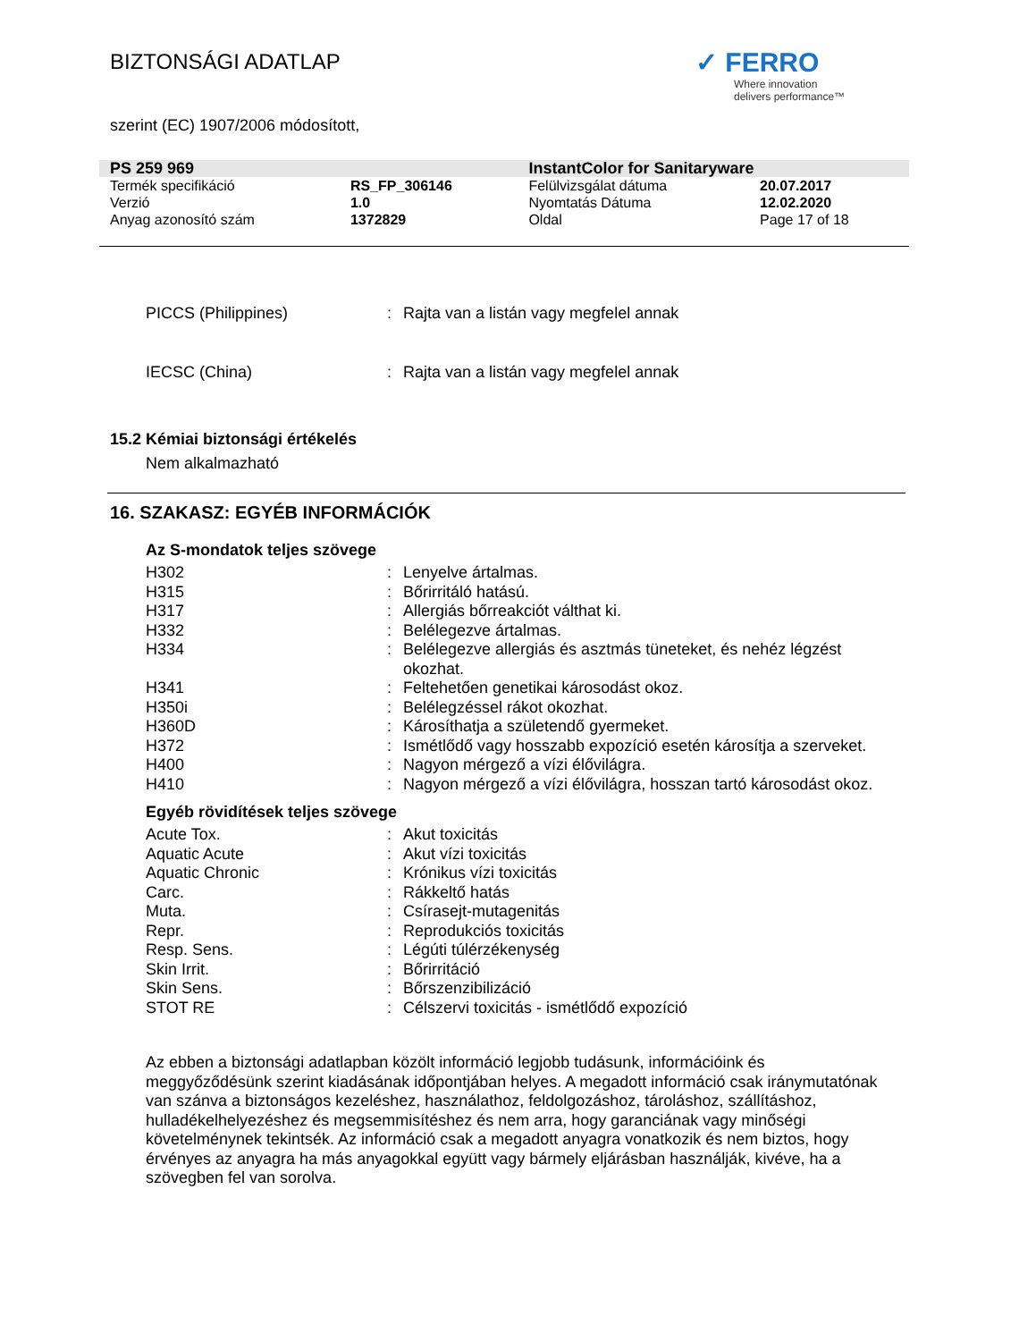BIZTONSÁGI ADATLAP
✓ FERRO
Where innovation
delivers performance™
szerint (EC) 1907/2006 módosított,
| PS 259 969 | | InstantColor for Sanitaryware | |
| Termék specifikáció | RS_FP_306146 | Felülvizsgálat dátuma | 20.07.2017 |
| Verzió | 1.0 | Nyomtatás Dátuma | 12.02.2020 |
| Anyag azonosító szám | 1372829 | Oldal | Page 17 of 18 |
| PICCS (Philippines) | : | Rajta van a listán vagy megfelel annak |
| IECSC (China) | : | Rajta van a listán vagy megfelel annak |
15.2 Kémiai biztonsági értékelés
Nem alkalmazható
16. SZAKASZ: EGYÉB INFORMÁCIÓK
Az S-mondatok teljes szövege
| H302 | : | Lenyelve ártalmas. |
| H315 | : | Bőrirritáló hatású. |
| H317 | : | Allergiás bőrreakciót válthat ki. |
| H332 | : | Belélegezve ártalmas. |
| H334 | : | Belélegezve allergiás és asztmás tüneteket, és nehéz légzést okozhat. |
| H341 | : | Feltehetően genetikai károsodást okoz. |
| H350i | : | Belélegzéssel rákot okozhat. |
| H360D | : | Károsíthatja a születendő gyermeket. |
| H372 | : | Ismétlődő vagy hosszabb expozíció esetén károsítja a szerveket. |
| H400 | : | Nagyon mérgező a vízi élővilágra. |
| H410 | : | Nagyon mérgező a vízi élővilágra, hosszan tartó károsodást okoz. |
Egyéb rövidítések teljes szövege
| Acute Tox. | : | Akut toxicitás |
| Aquatic Acute | : | Akut vízi toxicitás |
| Aquatic Chronic | : | Krónikus vízi toxicitás |
| Carc. | : | Rákkeltő hatás |
| Muta. | : | Csírasejt-mutagenitás |
| Repr. | : | Reprodukciós toxicitás |
| Resp. Sens. | : | Légúti túlérzékenység |
| Skin Irrit. | : | Bőrirritáció |
| Skin Sens. | : | Bőrszenzibilizáció |
| STOT RE | : | Célszervi toxicitás - ismétlődő expozíció |
Az ebben a biztonsági adatlapban közölt információ legjobb tudásunk, információink és meggyőződésünk szerint kiadásának időpontjában helyes. A megadott információ csak iránymutatónak van szánva a biztonságos kezeléshez, használathoz, feldolgozáshoz, tároláshoz, szállításhoz, hulladékelhelyezéshez és megsemmisítéshez és nem arra, hogy garanciának vagy minőségi követelménynek tekintsék. Az információ csak a megadott anyagra vonatkozik és nem biztos, hogy érvényes az anyagra ha más anyagokkal együtt vagy bármely eljárásban használják, kivéve, ha a szövegben fel van sorolva.